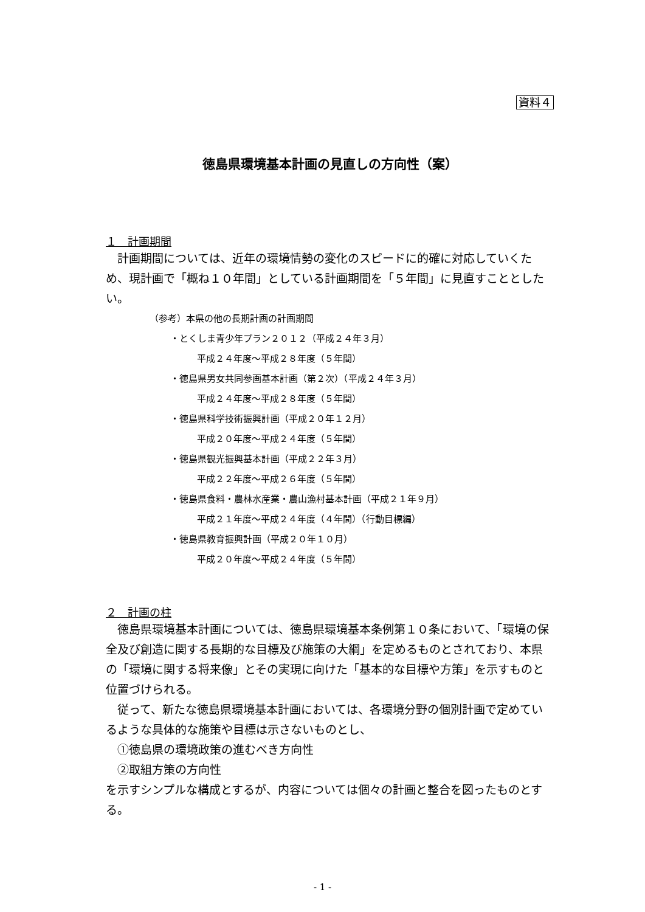資料４
徳島県環境基本計画の見直しの方向性（案）
１　計画期間
　計画期間については、近年の環境情勢の変化のスピードに的確に対応していくため、現計画で「概ね１０年間」としている計画期間を「５年間」に見直すこととしたい。
（参考）本県の他の長期計画の計画期間
・とくしま青少年プラン２０１２（平成２４年３月）
平成２４年度～平成２８年度（５年間）
・徳島県男女共同参画基本計画（第２次）（平成２４年３月）
平成２４年度～平成２８年度（５年間）
・徳島県科学技術振興計画（平成２０年１２月）
平成２０年度～平成２４年度（５年間）
・徳島県観光振興基本計画（平成２２年３月）
平成２２年度～平成２６年度（５年間）
・徳島県食料・農林水産業・農山漁村基本計画（平成２１年９月）
平成２１年度～平成２４年度（４年間）（行動目標編）
・徳島県教育振興計画（平成２０年１０月）
平成２０年度～平成２４年度（５年間）
２　計画の柱
　徳島県環境基本計画については、徳島県環境基本条例第１０条において、「環境の保全及び創造に関する長期的な目標及び施策の大綱」を定めるものとされており、本県の「環境に関する将来像」とその実現に向けた「基本的な目標や方策」を示すものと位置づけられる。
　従って、新たな徳島県環境基本計画においては、各環境分野の個別計画で定めているような具体的な施策や目標は示さないものとし、
　①徳島県の環境政策の進むべき方向性
　②取組方策の方向性
を示すシンプルな構成とするが、内容については個々の計画と整合を図ったものとする。
- 1 -